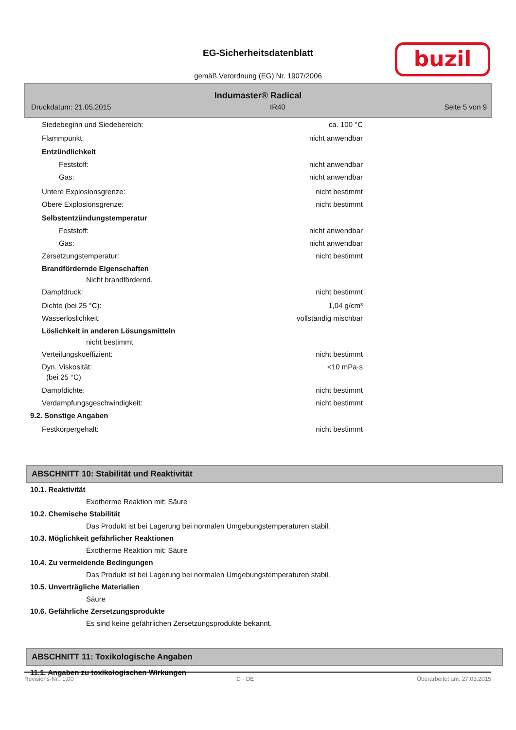EG-Sicherheitsdatenblatt
gemäß Verordnung (EG) Nr. 1907/2006
buzil
Indumaster® Radical
Druckdatum: 21.05.2015 IR40 Seite 5 von 9
Siedebeginn und Siedebereich: ca. 100 °C
Flammpunkt: nicht anwendbar
Entzündlichkeit
Feststoff: nicht anwendbar
Gas: nicht anwendbar
Untere Explosionsgrenze: nicht bestimmt
Obere Explosionsgrenze: nicht bestimmt
Selbstentzündungstemperatur
Feststoff: nicht anwendbar
Gas: nicht anwendbar
Zersetzungstemperatur: nicht bestimmt
Brandfördernde Eigenschaften
Nicht brandfördernd.
Dampfdruck: nicht bestimmt
Dichte (bei 25 °C): 1,04 g/cm³
Wasserlöslichkeit: vollständig mischbar
Löslichkeit in anderen Lösungsmitteln
nicht bestimmt
Verteilungskoeffizient: nicht bestimmt
Dyn. Viskosität: <10 mPa·s
(bei 25 °C)
Dampfdichte: nicht bestimmt
Verdampfungsgeschwindigkeit: nicht bestimmt
9.2. Sonstige Angaben
Festkörpergehalt: nicht bestimmt
ABSCHNITT 10: Stabilität und Reaktivität
10.1. Reaktivität
Exotherme Reaktion mit: Säure
10.2. Chemische Stabilität
Das Produkt ist bei Lagerung bei normalen Umgebungstemperaturen stabil.
10.3. Möglichkeit gefährlicher Reaktionen
Exotherme Reaktion mit: Säure
10.4. Zu vermeidende Bedingungen
Das Produkt ist bei Lagerung bei normalen Umgebungstemperaturen stabil.
10.5. Unverträgliche Materialien
Säure
10.6. Gefährliche Zersetzungsprodukte
Es sind keine gefährlichen Zersetzungsprodukte bekannt.
ABSCHNITT 11: Toxikologische Angaben
11.1. Angaben zu toxikologischen Wirkungen
Revisions-Nr.: 1,00 D - DE Überarbeitet am: 27.03.2015